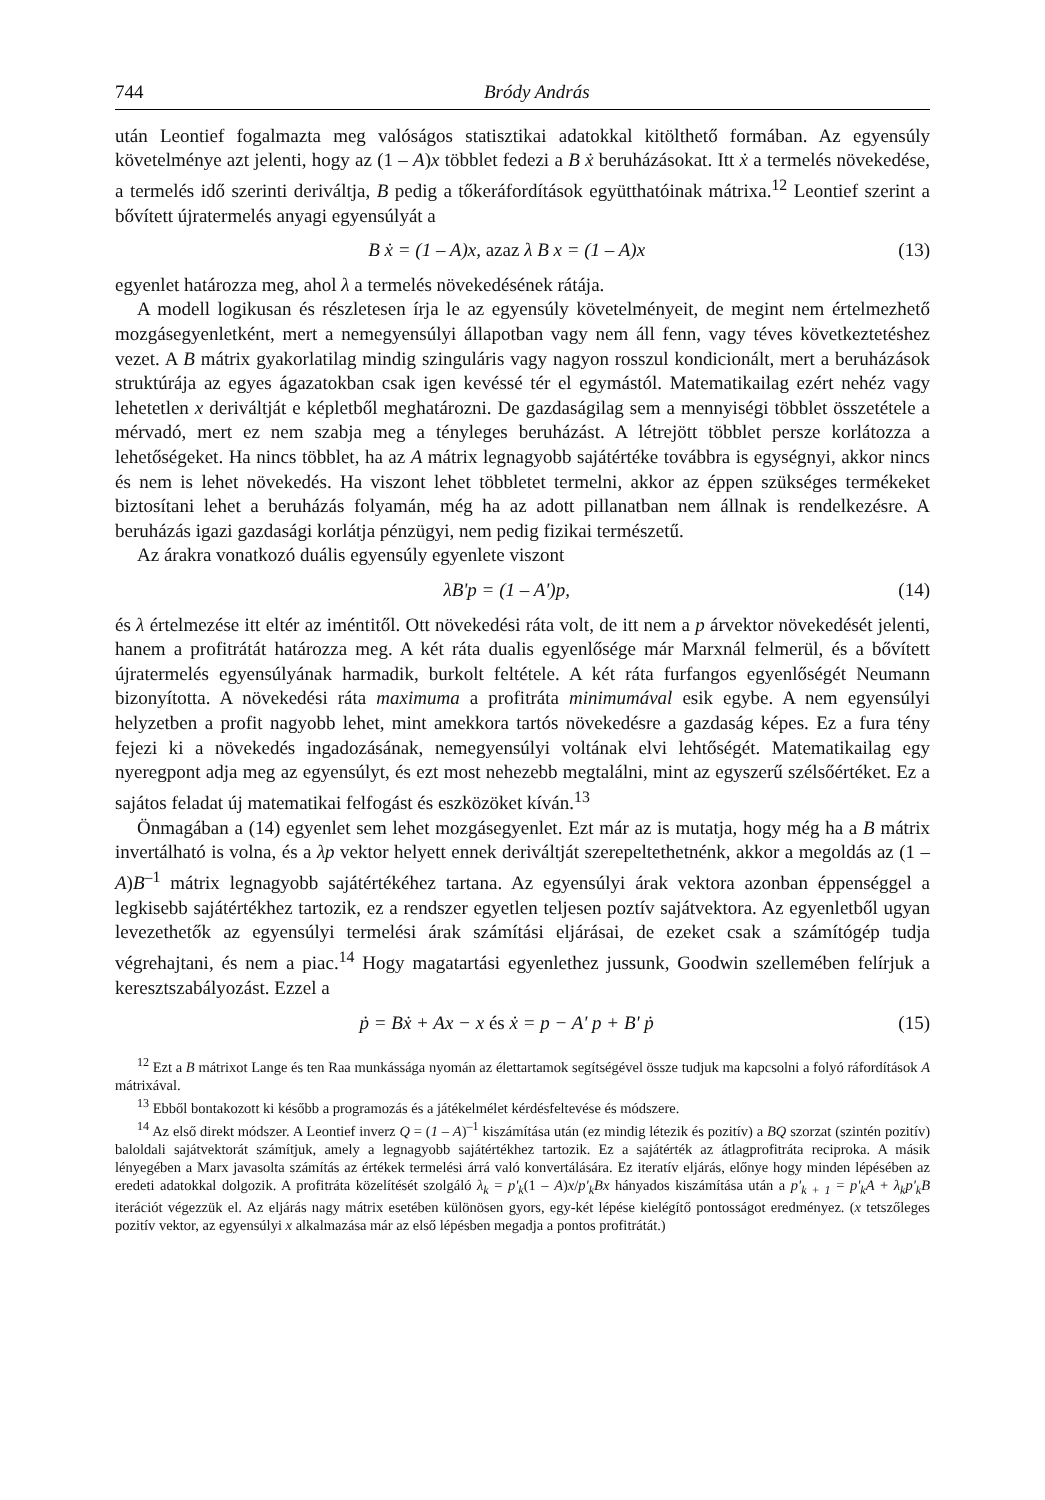744 Bródy András
után Leontief fogalmazta meg valóságos statisztikai adatokkal kitölthető formában. Az egyensúly követelménye azt jelenti, hogy az (1 – A)x többlet fedezi a B ẋ beruházásokat. Itt ẋ a termelés növekedése, a termelés idő szerinti deriváltja, B pedig a tőkeráfordítások együtthatóinak mátrixa.<sup>12</sup> Leontief szerint a bővített újratermelés anyagi egyensúlyát a
B ẋ = (1 – A)x, azaz λ B x = (1 – A)x (13)
egyenlet határozza meg, ahol λ a termelés növekedésének rátája.
A modell logikusan és részletesen írja le az egyensúly követelményeit, de megint nem értelmezhető mozgásegyenletként, mert a nemegyensúlyi állapotban vagy nem áll fenn, vagy téves következtetéshez vezet. A B mátrix gyakorlatilag mindig szinguláris vagy nagyon rosszul kondicionált, mert a beruházások struktúrája az egyes ágazatokban csak igen kevéssé tér el egymástól. Matematikailag ezért nehéz vagy lehetetlen x deriváltját e képletből meghatározni. De gazdaságilag sem a mennyiségi többlet összetétele a mérvadó, mert ez nem szabja meg a tényleges beruházást. A létrejött többlet persze korlátozza a lehetőségeket. Ha nincs többlet, ha az A mátrix legnagyobb sajátértéke továbbra is egységnyi, akkor nincs és nem is lehet növekedés. Ha viszont lehet többletet termelni, akkor az éppen szükséges termékeket biztosítani lehet a beruházás folyamán, még ha az adott pillanatban nem állnak is rendelkezésre. A beruházás igazi gazdasági korlátja pénzügyi, nem pedig fizikai természetű.
Az árakra vonatkozó duális egyensúly egyenlete viszont
λB'p = (1 – A')p, (14)
és λ értelmezése itt eltér az iméntitől. Ott növekedési ráta volt, de itt nem a p árvektor növekedését jelenti, hanem a profitrátát határozza meg. A két ráta dualis egyenlősége már Marxnál felmerül, és a bővített újratermelés egyensúlyának harmadik, burkolt feltétele. A két ráta furfangos egyenlőségét Neumann bizonyította. A növekedési ráta maximuma a profitráta minimumával esik egybe. A nem egyensúlyi helyzetben a profit nagyobb lehet, mint amekkora tartós növekedésre a gazdaság képes. Ez a fura tény fejezi ki a növekedés ingadozásának, nemegyensúlyi voltának elvi lehtőségét. Matematikailag egy nyeregpont adja meg az egyensúlyt, és ezt most nehezebb megtalálni, mint az egyszerű szélsőértéket. Ez a sajátos feladat új matematikai felfogást és eszközöket kíván.<sup>13</sup>
Önmagában a (14) egyenlet sem lehet mozgásegyenlet. Ezt már az is mutatja, hogy még ha a B mátrix invertálható is volna, és a λp vektor helyett ennek deriváltját szerepeltethetnénk, akkor a megoldás az (1 – A)B<sup>–1</sup> mátrix legnagyobb sajátértékéhez tartana. Az egyensúlyi árak vektora azonban éppenséggel a legkisebb sajátértékhez tartozik, ez a rendszer egyetlen teljesen poztív sajátvektora. Az egyenletből ugyan levezethetők az egyensúlyi termelési árak számítási eljárásai, de ezeket csak a számítógép tudja végrehajtani, és nem a piac.<sup>14</sup> Hogy magatartási egyenlethez jussunk, Goodwin szellemében felírjuk a keresztszabályozást. Ezzel a
ṗ = Bẋ + Ax − x és ẋ = p − A' p + B' ṗ (15)
<sup>12</sup> Ezt a B mátrixot Lange és ten Raa munkássága nyomán az élettartamok segítségével össze tudjuk ma kapcsolni a folyó ráfordítások A mátrixával.
<sup>13</sup> Ebből bontakozott ki később a programozás és a játékelmélet kérdésfeltevése és módszere.
<sup>14</sup> Az első direkt módszer. A Leontief inverz Q = (1 – A)<sup>–1</sup> kiszámítása után (ez mindig létezik és pozitív) a BQ szorzat (szintén pozitív) baloldali sajátvektorát számítjuk, amely a legnagyobb sajátértékhez tartozik. Ez a sajátérték az átlagprofitráta reciproka. A másik lényegében a Marx javasolta számítás az értékek termelési árrá való konvertálására. Ez iteratív eljárás, előnye hogy minden lépésében az eredeti adatokkal dolgozik. A profitráta közelítését szolgáló λ<sub>k</sub> = p'<sub>k</sub>(1 – A)x/p'<sub>k</sub>Bx hányados kiszámítása után a p'<sub>k + 1</sub> = p'<sub>k</sub>A + λ<sub>k</sub>p'<sub>k</sub>B iterációt végezzük el. Az eljárás nagy mátrix esetében különösen gyors, egy-két lépése kielégítő pontosságot eredményez. (x tetszőleges pozitív vektor, az egyensúlyi x alkalmazása már az első lépésben megadja a pontos profitrátát.)